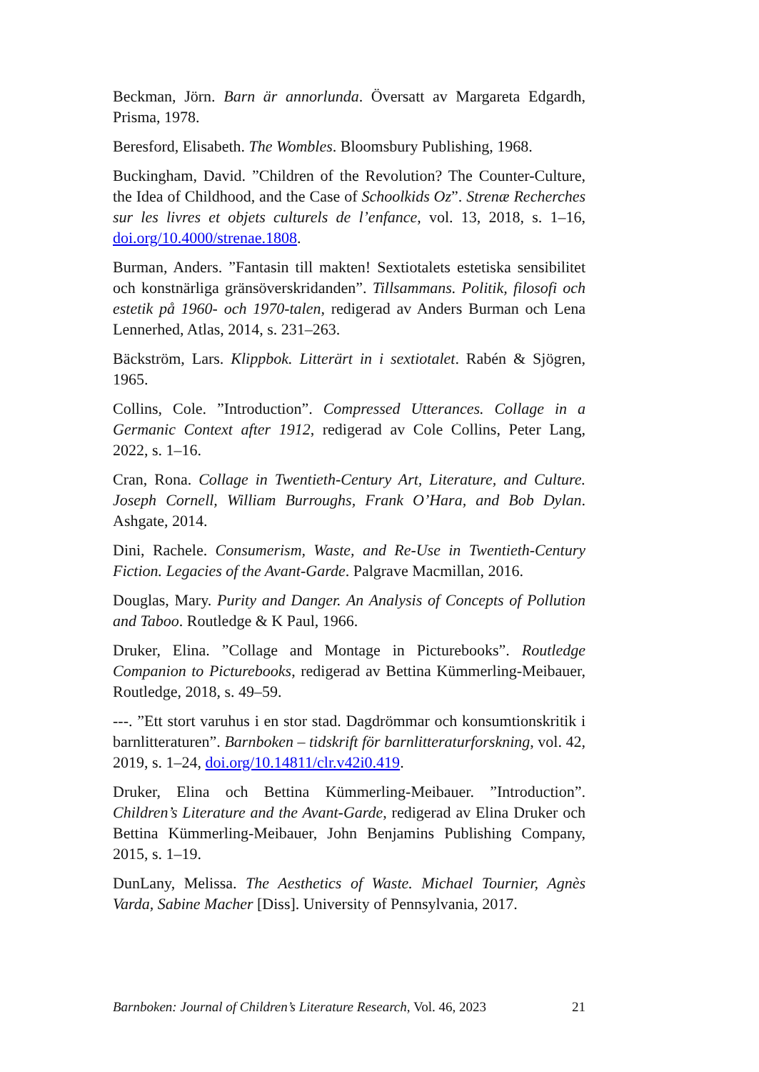Beckman, Jörn. Barn är annorlunda. Översatt av Margareta Edgardh, Prisma, 1978.
Beresford, Elisabeth. The Wombles. Bloomsbury Publishing, 1968.
Buckingham, David. ”Children of the Revolution? The Counter-Culture, the Idea of Childhood, and the Case of Schoolkids Oz”. Strenæ Recherches sur les livres et objets culturels de l’enfance, vol. 13, 2018, s. 1–16, doi.org/10.4000/strenae.1808.
Burman, Anders. ”Fantasin till makten! Sextiotalets estetiska sensibilitet och konstnärliga gränsöverskridanden”. Tillsammans. Politik, filosofi och estetik på 1960- och 1970-talen, redigerad av Anders Burman och Lena Lennerhed, Atlas, 2014, s. 231–263.
Bäckström, Lars. Klippbok. Litterärt in i sextiotalet. Rabén & Sjögren, 1965.
Collins, Cole. ”Introduction”. Compressed Utterances. Collage in a Germanic Context after 1912, redigerad av Cole Collins, Peter Lang, 2022, s. 1–16.
Cran, Rona. Collage in Twentieth-Century Art, Literature, and Culture. Joseph Cornell, William Burroughs, Frank O’Hara, and Bob Dylan. Ashgate, 2014.
Dini, Rachele. Consumerism, Waste, and Re-Use in Twentieth-Century Fiction. Legacies of the Avant-Garde. Palgrave Macmillan, 2016.
Douglas, Mary. Purity and Danger. An Analysis of Concepts of Pollution and Taboo. Routledge & K Paul, 1966.
Druker, Elina. ”Collage and Montage in Picturebooks”. Routledge Companion to Picturebooks, redigerad av Bettina Kümmerling-Meibauer, Routledge, 2018, s. 49–59.
---. ”Ett stort varuhus i en stor stad. Dagdrömmar och konsumtionskritik i barnlitteraturen”. Barnboken – tidskrift för barnlitteraturforskning, vol. 42, 2019, s. 1–24, doi.org/10.14811/clr.v42i0.419.
Druker, Elina och Bettina Kümmerling-Meibauer. ”Introduction”. Children’s Literature and the Avant-Garde, redigerad av Elina Druker och Bettina Kümmerling-Meibauer, John Benjamins Publishing Company, 2015, s. 1–19.
DunLany, Melissa. The Aesthetics of Waste. Michael Tournier, Agnès Varda, Sabine Macher [Diss]. University of Pennsylvania, 2017.
Barnboken: Journal of Children’s Literature Research, Vol. 46, 2023 21